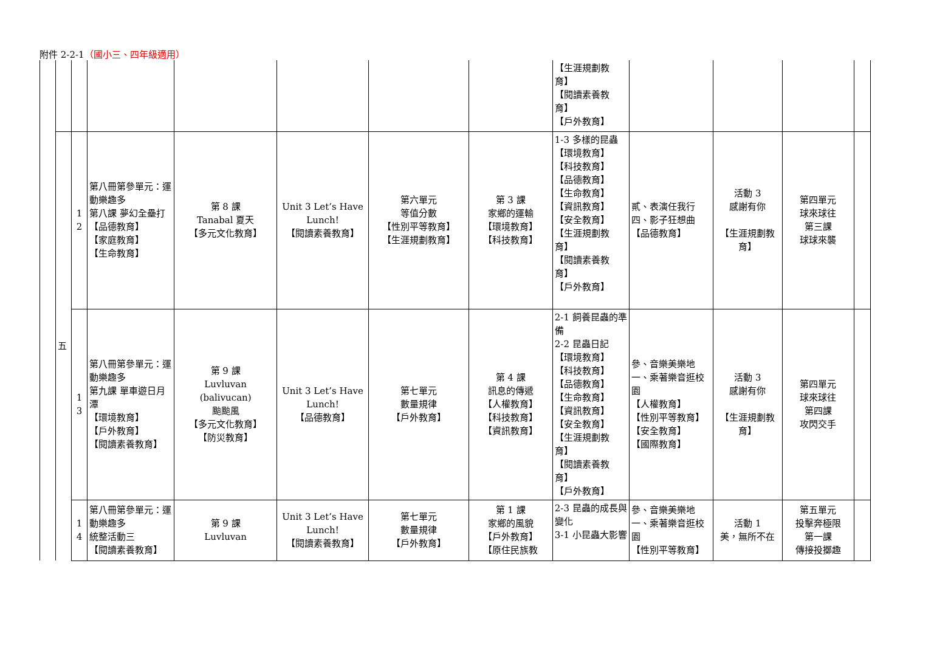附件 2-2-1（國小三、四年級適用）
| | | | | | | | | 【生涯規劃教育】 【閱讀素養教育】 【戶外教育】 | | | | |
| | 五 | 1 2 | 第八冊第參單元：運動樂趣多 第八課 夢幻全壘打 【品德教育】 【家庭教育】 【生命教育】 | 第 8 課 Tanabal 夏天 【多元文化教育】 | Unit 3 Let’s Have Lunch! 【閱讀素養教育】 | 第六單元 等值分數 【性別平等教育】 【生涯規劃教育】 | 第 3 課 家鄉的運輸 【環境教育】 【科技教育】 | 1-3 多樣的昆蟲 【環境教育】 【科技教育】 【品德教育】 【生命教育】 【資訊教育】 【安全教育】 【生涯規劃教育】 【閱讀素養教育】 【戶外教育】 | 貳、表演任我行 四、影子狂想曲 【品德教育】 | 活動 3 感謝有你 【生涯規劃教育】 | 第四單元 球來球往 第三課 球球來襲 | |
| | | 1 3 | 第八冊第參單元：運動樂趣多 第九課 單車遊日月潭 【環境教育】 【戶外教育】 【閱讀素養教育】 | 第 9 課 Luvluvan (balivucan) 颱颱風 【多元文化教育】 【防災教育】 | Unit 3 Let’s Have Lunch! 【品德教育】 | 第七單元 數量規律 【戶外教育】 | 第 4 課 訊息的傳遞 【人權教育】 【科技教育】 【資訊教育】 | 2-1 飼養昆蟲的準備 2-2 昆蟲日記 【環境教育】 【科技教育】 【品德教育】 【生命教育】 【資訊教育】 【安全教育】 【生涯規劃教育】 【閱讀素養教育】 【戶外教育】 | 參、音樂美樂地 一、乘著樂音逛校園 【人權教育】 【性別平等教育】 【安全教育】 【國際教育】 | 活動 3 感謝有你 【生涯規劃教育】 | 第四單元 球來球往 第四課 攻閃交手 | |
| | | 1 4 | 第八冊第參單元：運動樂趣多 統整活動三 【閱讀素養教育】 | 第 9 課 Luvluvan | Unit 3 Let’s Have Lunch! 【閱讀素養教育】 | 第七單元 數量規律 【戶外教育】 | 第 1 課 家鄉的風貌 【戶外教育】 【原住民族教 | 2-3 昆蟲的成長與變化 3-1 小昆蟲大影響 | 參、音樂美樂地 一、乘著樂音逛校園 【性別平等教育】 | 活動 1 美，無所不在 | 第五單元 投擊奔極限 第一課 傳接投擲趣 | |